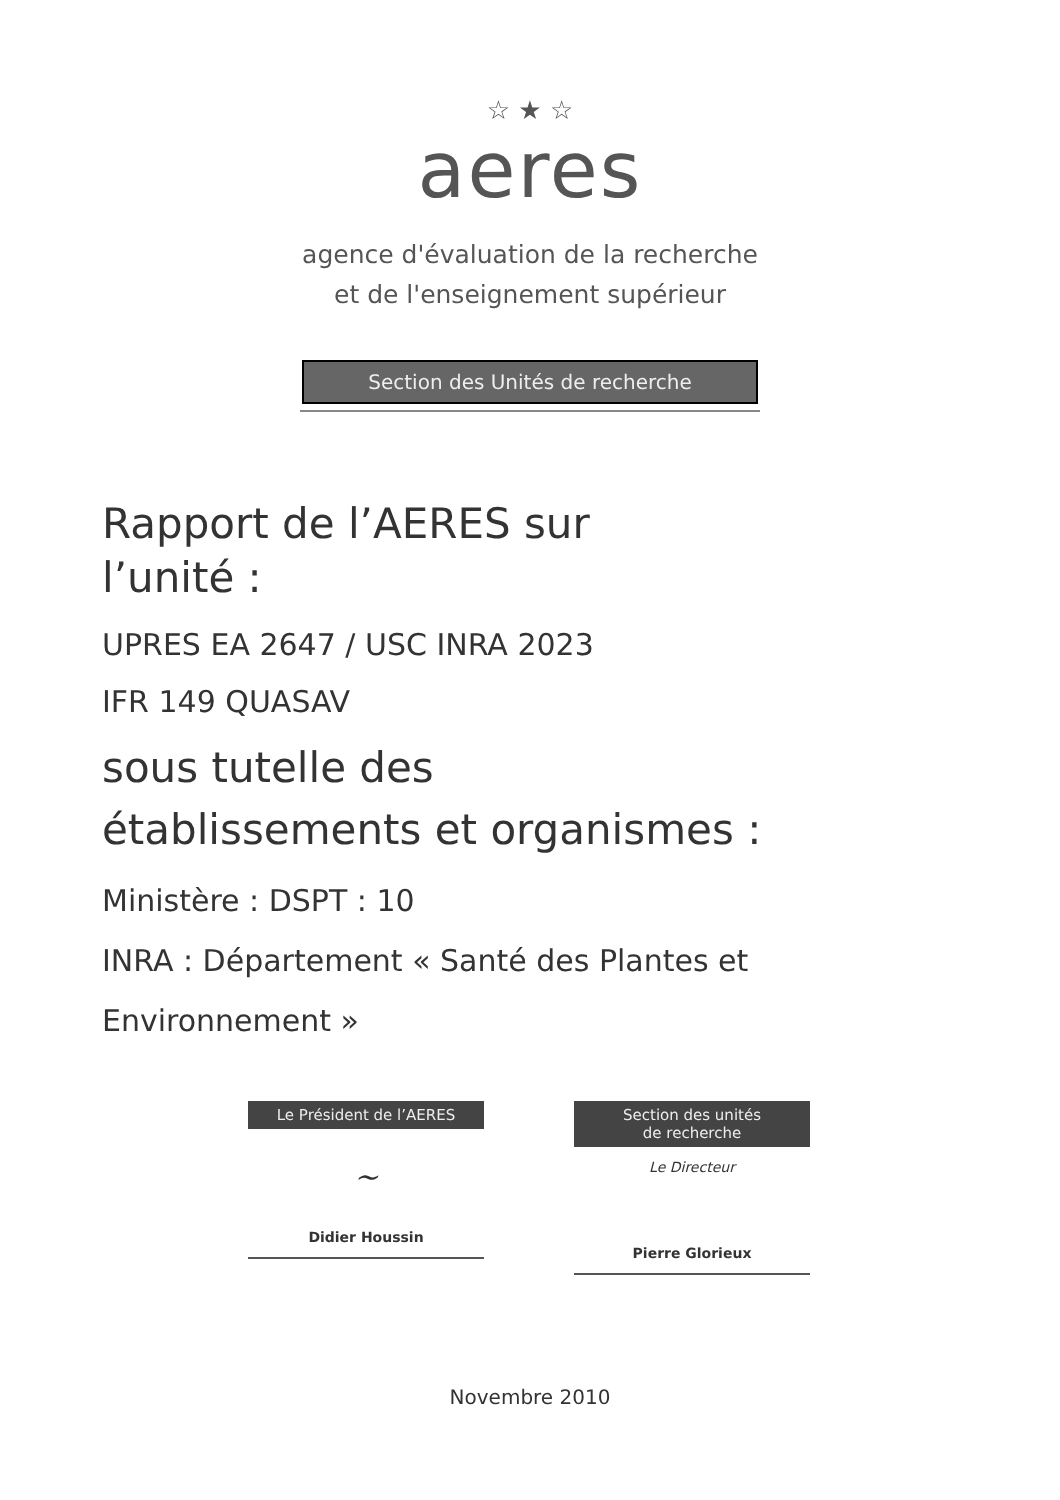☆ ★ ☆
aeres
agence d'évaluation de la recherche
et de l'enseignement supérieur
Section des Unités de recherche
Rapport de l’AERES sur
l’unité :
UPRES EA 2647 / USC INRA 2023
IFR 149 QUASAV
sous tutelle des
établissements et organismes :
Ministère : DSPT : 10
INRA : Département « Santé des Plantes et
Environnement »
Le Président de l’AERES
~
Didier Houssin
Section des unités
de recherche
Le Directeur
Pierre Glorieux
Novembre 2010